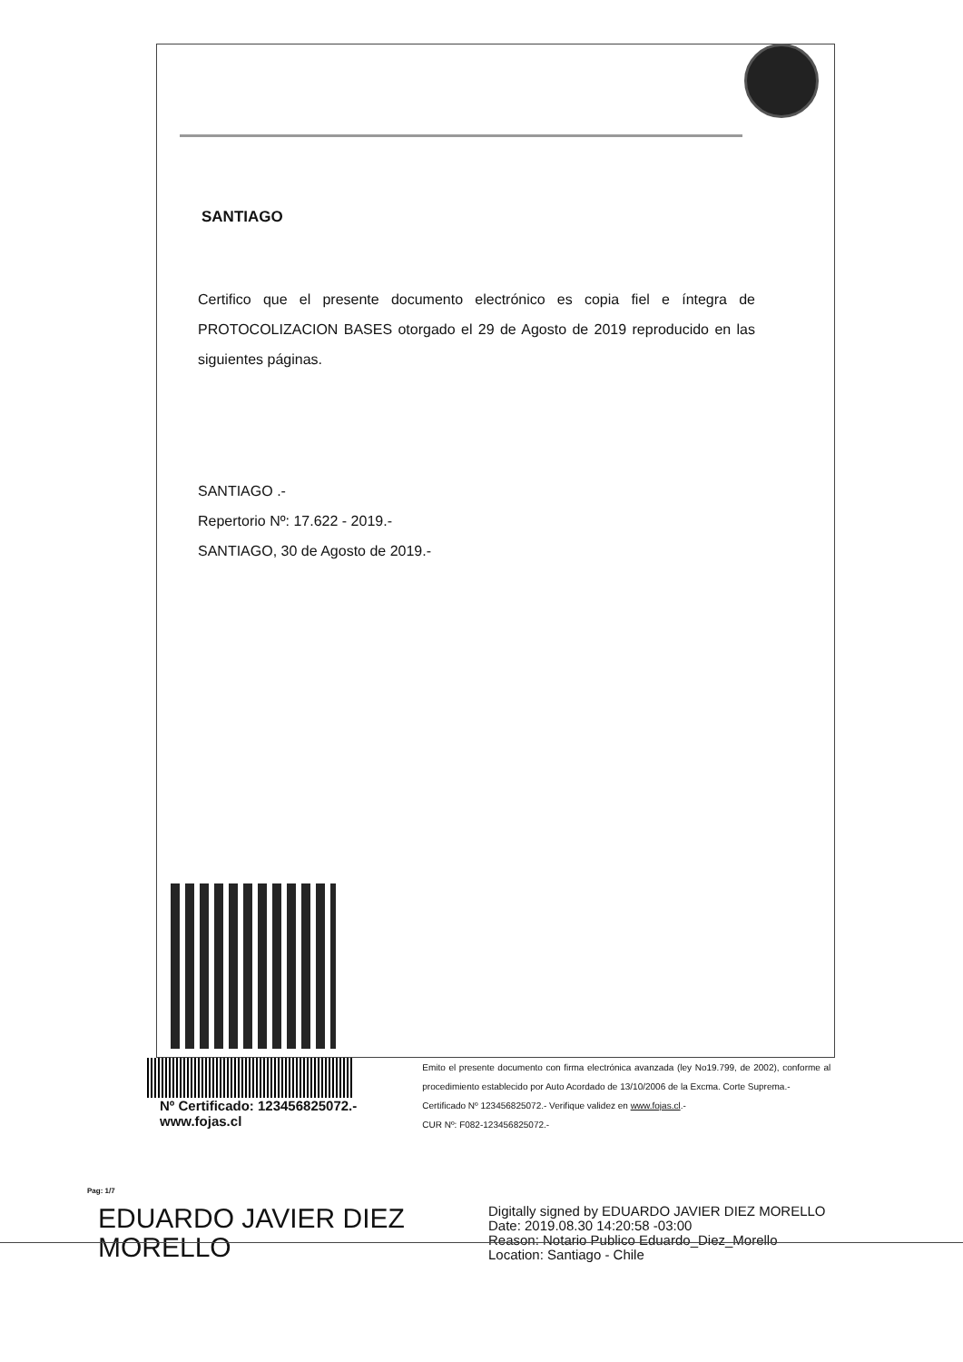SANTIAGO
Certifico que el presente documento electrónico es copia fiel e íntegra de PROTOCOLIZACION BASES otorgado el 29 de Agosto de 2019 reproducido en las siguientes páginas.
SANTIAGO .-
Repertorio Nº: 17.622 - 2019.-
SANTIAGO, 30 de Agosto de 2019.-
Nº Certificado: 123456825072.-
www.fojas.cl
Emito el presente documento con firma electrónica avanzada (ley No19.799, de 2002), conforme al procedimiento establecido por Auto Acordado de 13/10/2006 de la Excma. Corte Suprema.-
Certificado Nº 123456825072.- Verifique validez en www.fojas.cl.-
CUR Nº: F082-123456825072.-
Pag: 1/7
EDUARDO JAVIER DIEZ MORELLO
Digitally signed by EDUARDO JAVIER DIEZ MORELLO
Date: 2019.08.30 14:20:58 -03:00
Reason: Notario Publico Eduardo_Diez_Morello
Location: Santiago - Chile